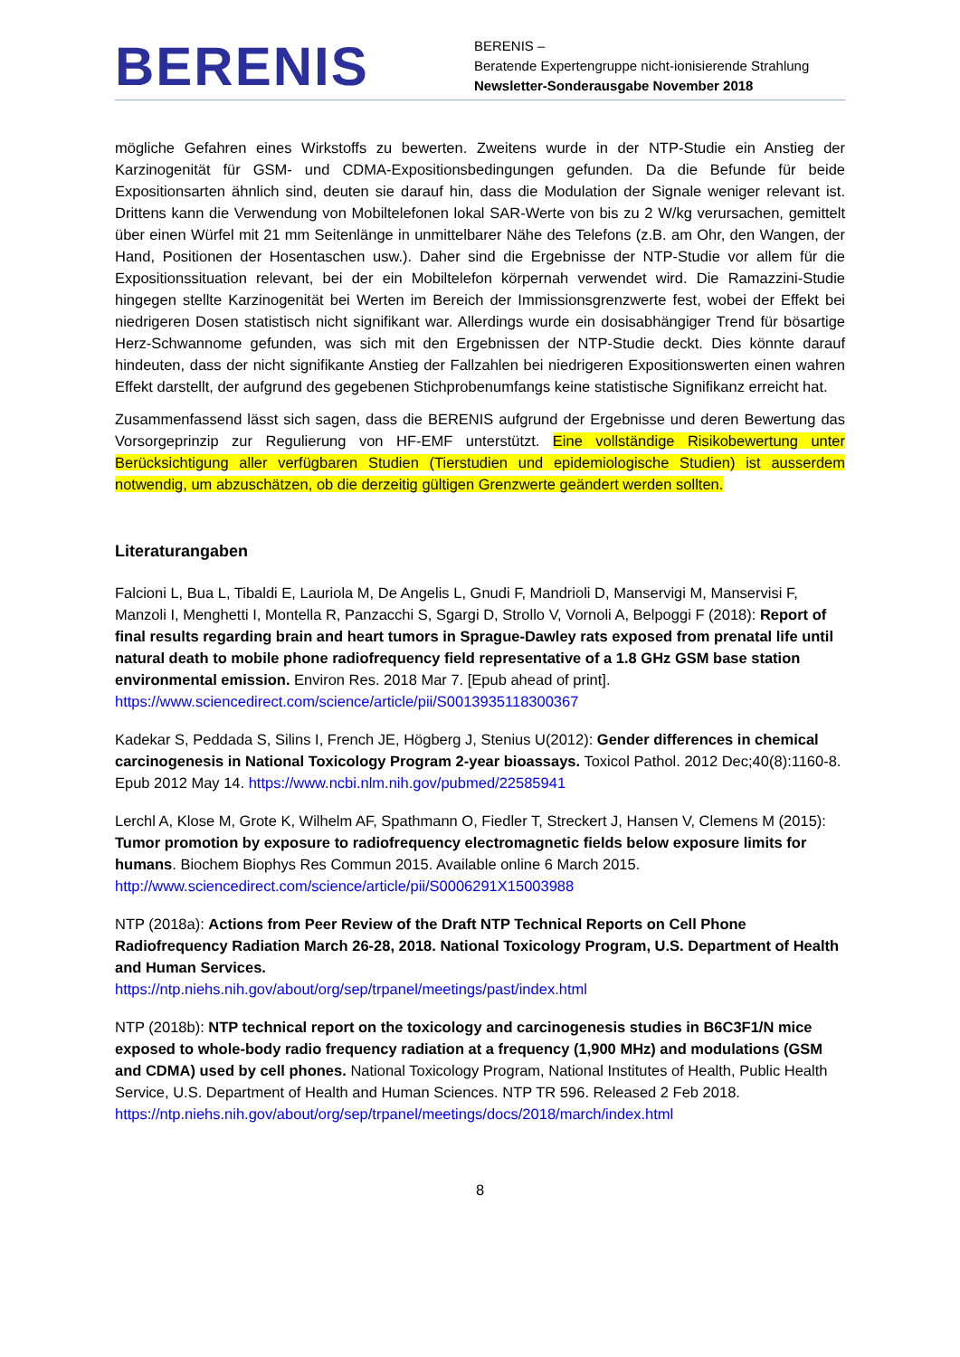BERENIS
BERENIS –
Beratende Expertengruppe nicht-ionisierende Strahlung
Newsletter-Sonderausgabe November 2018
mögliche Gefahren eines Wirkstoffs zu bewerten. Zweitens wurde in der NTP-Studie ein Anstieg der Karzinogenität für GSM- und CDMA-Expositionsbedingungen gefunden. Da die Befunde für beide Expositionsarten ähnlich sind, deuten sie darauf hin, dass die Modulation der Signale weniger relevant ist. Drittens kann die Verwendung von Mobiltelefonen lokal SAR-Werte von bis zu 2 W/kg verursachen, gemittelt über einen Würfel mit 21 mm Seitenlänge in unmittelbarer Nähe des Telefons (z.B. am Ohr, den Wangen, der Hand, Positionen der Hosentaschen usw.). Daher sind die Ergebnisse der NTP-Studie vor allem für die Expositionssituation relevant, bei der ein Mobiltelefon körpernah verwendet wird. Die Ramazzini-Studie hingegen stellte Karzinogenität bei Werten im Bereich der Immissionsgrenzwerte fest, wobei der Effekt bei niedrigeren Dosen statistisch nicht signifikant war. Allerdings wurde ein dosisabhängiger Trend für bösartige Herz-Schwannome gefunden, was sich mit den Ergebnissen der NTP-Studie deckt. Dies könnte darauf hindeuten, dass der nicht signifikante Anstieg der Fallzahlen bei niedrigeren Expositionswerten einen wahren Effekt darstellt, der aufgrund des gegebenen Stichprobenumfangs keine statistische Signifikanz erreicht hat.
Zusammenfassend lässt sich sagen, dass die BERENIS aufgrund der Ergebnisse und deren Bewertung das Vorsorgeprinzip zur Regulierung von HF-EMF unterstützt. Eine vollständige Risikobewertung unter Berücksichtigung aller verfügbaren Studien (Tierstudien und epidemiologische Studien) ist ausserdem notwendig, um abzuschätzen, ob die derzeitig gültigen Grenzwerte geändert werden sollten.
Literaturangaben
Falcioni L, Bua L, Tibaldi E, Lauriola M, De Angelis L, Gnudi F, Mandrioli D, Manservigi M, Manservisi F, Manzoli I, Menghetti I, Montella R, Panzacchi S, Sgargi D, Strollo V, Vornoli A, Belpoggi F (2018): Report of final results regarding brain and heart tumors in Sprague-Dawley rats exposed from prenatal life until natural death to mobile phone radiofrequency field representative of a 1.8 GHz GSM base station environmental emission. Environ Res. 2018 Mar 7. [Epub ahead of print]. https://www.sciencedirect.com/science/article/pii/S0013935118300367
Kadekar S, Peddada S, Silins I, French JE, Högberg J, Stenius U(2012): Gender differences in chemical carcinogenesis in National Toxicology Program 2-year bioassays. Toxicol Pathol. 2012 Dec;40(8):1160-8. Epub 2012 May 14. https://www.ncbi.nlm.nih.gov/pubmed/22585941
Lerchl A, Klose M, Grote K, Wilhelm AF, Spathmann O, Fiedler T, Streckert J, Hansen V, Clemens M (2015): Tumor promotion by exposure to radiofrequency electromagnetic fields below exposure limits for humans. Biochem Biophys Res Commun 2015. Available online 6 March 2015. http://www.sciencedirect.com/science/article/pii/S0006291X15003988
NTP (2018a): Actions from Peer Review of the Draft NTP Technical Reports on Cell Phone Radiofrequency Radiation March 26-28, 2018. National Toxicology Program, U.S. Department of Health and Human Services.
https://ntp.niehs.nih.gov/about/org/sep/trpanel/meetings/past/index.html
NTP (2018b): NTP technical report on the toxicology and carcinogenesis studies in B6C3F1/N mice exposed to whole-body radio frequency radiation at a frequency (1,900 MHz) and modulations (GSM and CDMA) used by cell phones. National Toxicology Program, National Institutes of Health, Public Health Service, U.S. Department of Health and Human Sciences. NTP TR 596. Released 2 Feb 2018. https://ntp.niehs.nih.gov/about/org/sep/trpanel/meetings/docs/2018/march/index.html
8